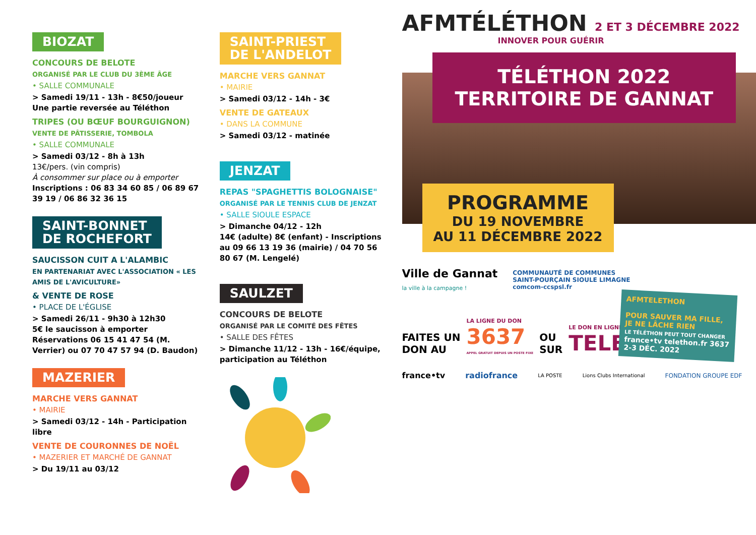BIOZAT
CONCOURS DE BELOTE
ORGANISÉ PAR LE CLUB DU 3ÈME ÂGE
• SALLE COMMUNALE
> Samedi 19/11 - 13h - 8€50/joueur
Une partie reversée au Téléthon
TRIPES (OU BŒUF BOURGUIGNON)
VENTE DE PÂTISSERIE, TOMBOLA
• SALLE COMMUNALE
> Samedi 03/12 - 8h à 13h
13€/pers. (vin compris)
À consommer sur place ou à emporter
Inscriptions : 06 83 34 60 85 / 06 89 67 39 19 / 06 86 32 36 15
SAINT-BONNET
DE ROCHEFORT
SAUCISSON CUIT A L'ALAMBIC
EN PARTENARIAT AVEC L'ASSOCIATION « LES AMIS DE L'AVICULTURE»
& VENTE DE ROSE
• PLACE DE L'ÉGLISE
> Samedi 26/11 - 9h30 à 12h30
5€ le saucisson à emporter
Réservations 06 15 41 47 54 (M. Verrier) ou 07 70 47 57 94 (D. Baudon)
MAZERIER
MARCHE VERS GANNAT
• MAIRIE
> Samedi 03/12 - 14h - Participation libre
VENTE DE COURONNES DE NOËL
• MAZERIER ET MARCHÉ DE GANNAT
> Du 19/11 au 03/12
SAINT-PRIEST
DE L'ANDELOT
MARCHE VERS GANNAT
• MAIRIE
> Samedi 03/12 - 14h - 3€
VENTE DE GATEAUX
• DANS LA COMMUNE
> Samedi 03/12 - matinée
JENZAT
REPAS "SPAGHETTIS BOLOGNAISE"
ORGANISÉ PAR LE TENNIS CLUB DE JENZAT
• SALLE SIOULE ESPACE
> Dimanche 04/12 - 12h
14€ (adulte) 8€ (enfant) - Inscriptions au 09 66 13 19 36 (mairie) / 04 70 56 80 67 (M. Lengelé)
SAULZET
CONCOURS DE BELOTE
ORGANISÉ PAR LE COMITÉ DES FÊTES
• SALLE DES FÊTES
> Dimanche 11/12 - 13h - 16€/équipe, participation au Téléthon
AFMTÉLÉTHON 2 ET 3 DÉCEMBRE 2022
INNOVER POUR GUÉRIR
TÉLÉTHON 2022
TERRITOIRE DE GANNAT
PROGRAMME
DU 19 NOVEMBRE
AU 11 DÉCEMBRE 2022
AFMTELETHON
POUR SAUVER MA FILLE, JE NE LÂCHE RIEN
LE TÉLÉTHON PEUT TOUT CHANGER
france•tv telethon.fr 3637 2-3 DÉC. 2022
Ville de Gannat
la ville à la campagne ! COMMUNAUTÉ DE COMMUNES
SAINT-POURÇAIN SIOULE LIMAGNE
comcom-ccspsl.fr
FAITES UN
DON AU LA LIGNE DU DON
3637
APPEL GRATUIT DEPUIS UN POSTE FIXE OU
SUR LE DON EN LIGNE
TELETHON.FR
france•tv radiofrance LA POSTE Lions Clubs International FONDATION GROUPE EDF